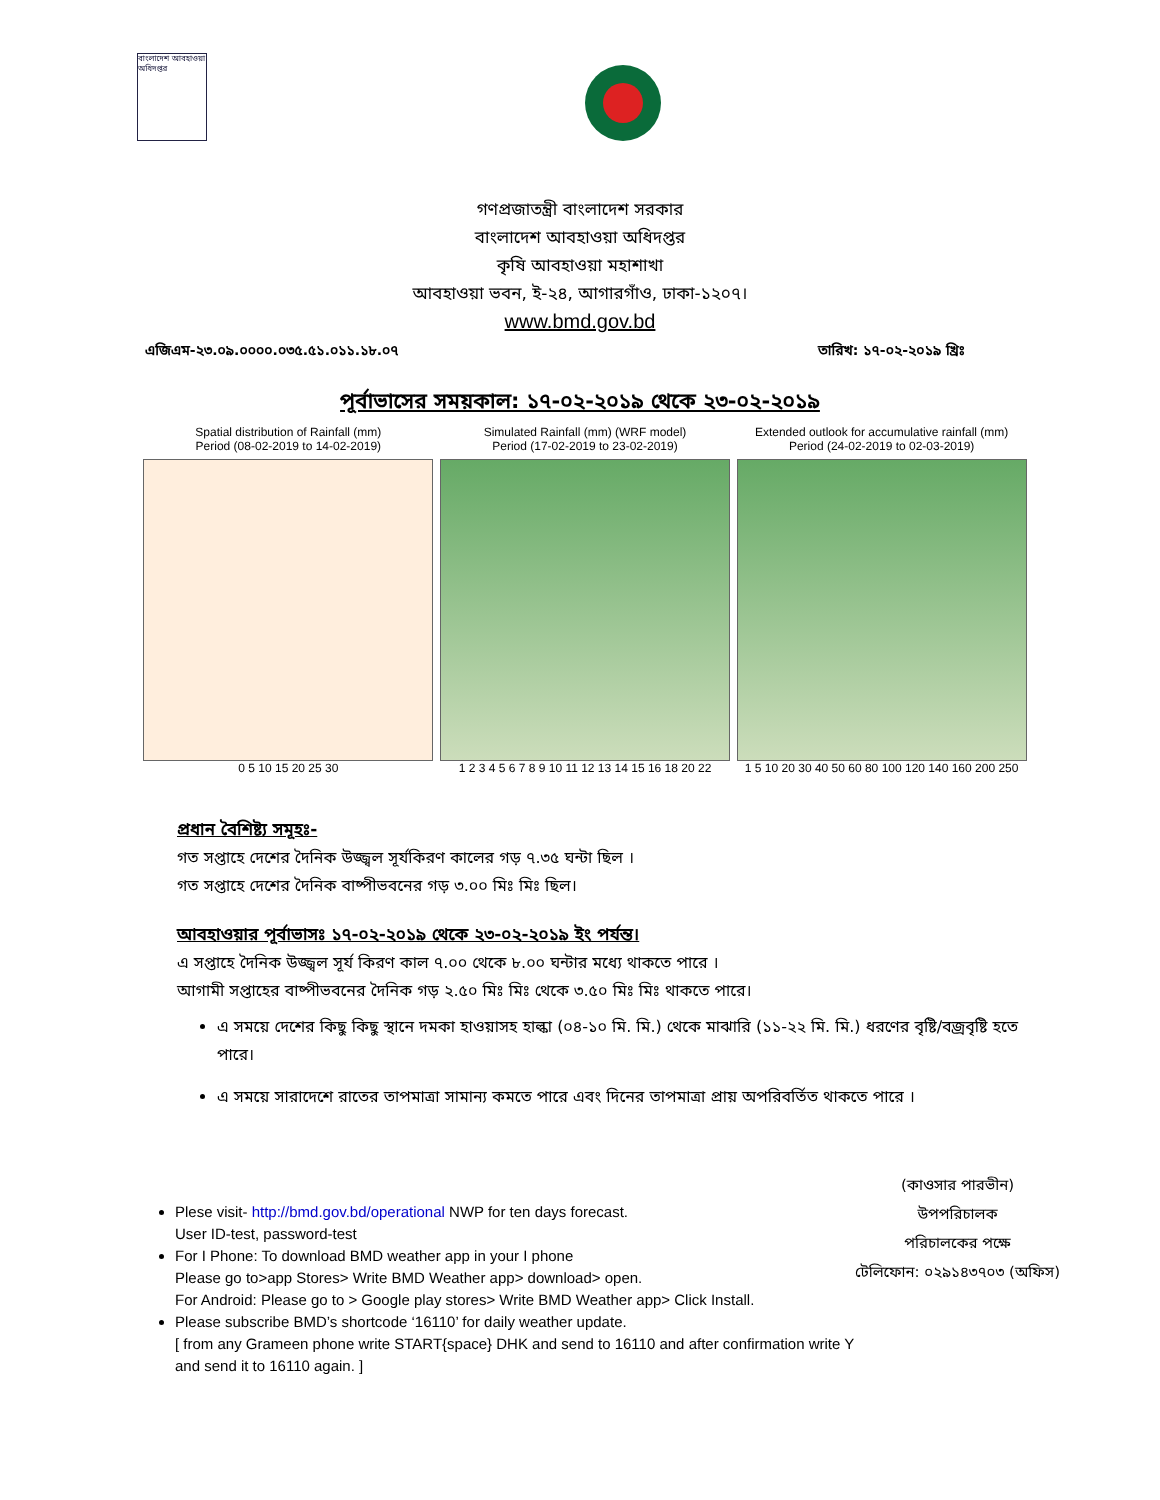বাংলাদেশ আবহাওয়া অধিদপ্তর
গণপ্রজাতন্ত্রী বাংলাদেশ সরকার
বাংলাদেশ আবহাওয়া অধিদপ্তর
কৃষি আবহাওয়া মহাশাখা
আবহাওয়া ভবন, ই-২৪, আগারগাঁও, ঢাকা-১২০৭।
www.bmd.gov.bd
এজিএম-২৩.০৯.০০০০.০৩৫.৫১.০১১.১৮.০৭ তারিখ: ১৭-০২-২০১৯ খ্রিঃ
পূর্বাভাসের সময়কাল: ১৭-০২-২০১৯ থেকে ২৩-০২-২০১৯
Spatial distribution of Rainfall (mm)
Period (08-02-2019 to 14-02-2019)
0 5 10 15 20 25 30
Simulated Rainfall (mm) (WRF model)
Period (17-02-2019 to 23-02-2019)
1 2 3 4 5 6 7 8 9 10 11 12 13 14 15 16 18 20 22
Extended outlook for accumulative rainfall (mm)
Period (24-02-2019 to 02-03-2019)
1 5 10 20 30 40 50 60 80 100 120 140 160 200 250
প্রধান বৈশিষ্ট্য সমূহঃ-
গত সপ্তাহে দেশের দৈনিক উজ্জ্বল সূর্যকিরণ কালের গড় ৭.৩৫ ঘন্টা ছিল ।
গত সপ্তাহে দেশের দৈনিক বাষ্পীভবনের গড় ৩.০০ মিঃ মিঃ ছিল।
আবহাওয়ার পূর্বাভাসঃ ১৭-০২-২০১৯ থেকে ২৩-০২-২০১৯ ইং পর্যন্ত।
এ সপ্তাহে দৈনিক উজ্জ্বল সূর্য কিরণ কাল ৭.০০ থেকে ৮.০০ ঘন্টার মধ্যে থাকতে পারে ।
আগামী সপ্তাহের বাষ্পীভবনের দৈনিক গড় ২.৫০ মিঃ মিঃ থেকে ৩.৫০ মিঃ মিঃ থাকতে পারে।
এ সময়ে দেশের কিছু কিছু স্থানে দমকা হাওয়াসহ হাল্কা (০৪-১০ মি. মি.) থেকে মাঝারি (১১-২২ মি. মি.) ধরণের বৃষ্টি/বজ্রবৃষ্টি হতে পারে।
এ সময়ে সারাদেশে রাতের তাপমাত্রা সামান্য কমতে পারে এবং দিনের তাপমাত্রা প্রায় অপরিবর্তিত থাকতে পারে ।
Plese visit- http://bmd.gov.bd/operational NWP for ten days forecast.
User ID-test, password-test
For I Phone: To download BMD weather app in your I phone
Please go to>app Stores> Write BMD Weather app> download> open.
For Android: Please go to > Google play stores> Write BMD Weather app> Click Install.
Please subscribe BMD’s shortcode ‘16110’ for daily weather update.
[ from any Grameen phone write START{space} DHK and send to 16110 and after confirmation write Y and send it to 16110 again. ]
(কাওসার পারভীন)
উপপরিচালক
পরিচালকের পক্ষে
টেলিফোন: ০২৯১৪৩৭০৩ (অফিস)